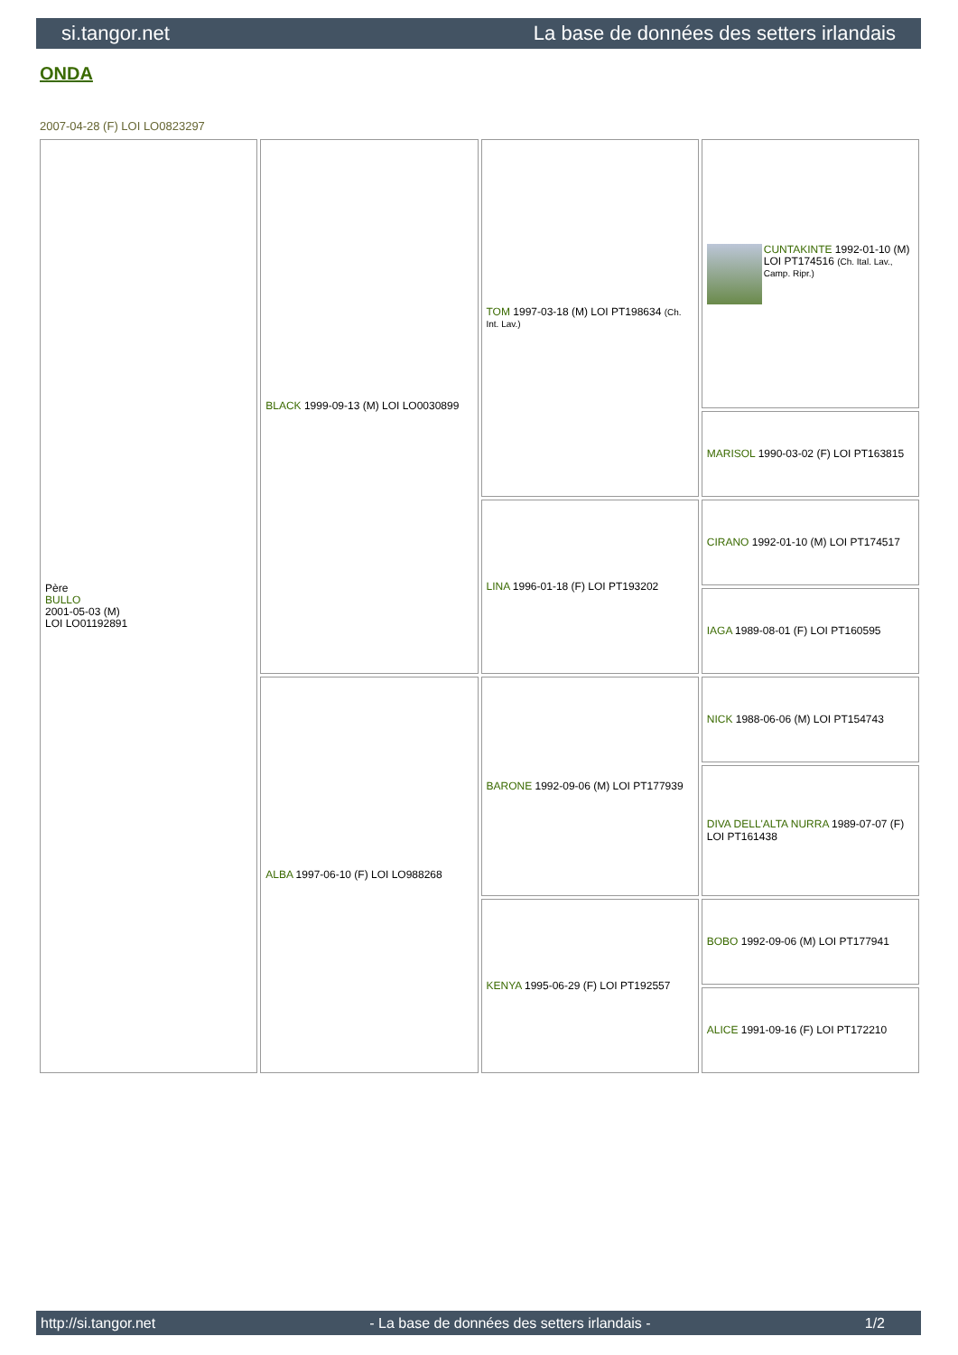si.tangor.net La base de données des setters irlandais
ONDA
2007-04-28 (F) LOI LO0823297
| Père BULLO 2001-05-03 (M) LOI LO01192891 | BLACK 1999-09-13 (M) LOI LO0030899 | TOM 1997-03-18 (M) LOI PT198634 (Ch. Int. Lav.) | CUNTAKINTE 1992-01-10 (M) LOI PT174516 (Ch. Ital. Lav., Camp. Ripr.) |
| | | | MARISOL 1990-03-02 (F) LOI PT163815 |
| | | LINA 1996-01-18 (F) LOI PT193202 | CIRANO 1992-01-10 (M) LOI PT174517 |
| | | | IAGA 1989-08-01 (F) LOI PT160595 |
| | ALBA 1997-06-10 (F) LOI LO988268 | BARONE 1992-09-06 (M) LOI PT177939 | NICK 1988-06-06 (M) LOI PT154743 |
| | | | DIVA DELL'ALTA NURRA 1989-07-07 (F) LOI PT161438 |
| | | KENYA 1995-06-29 (F) LOI PT192557 | BOBO 1992-09-06 (M) LOI PT177941 |
| | | | ALICE 1991-09-16 (F) LOI PT172210 |
http://si.tangor.net - La base de données des setters irlandais - 1/2